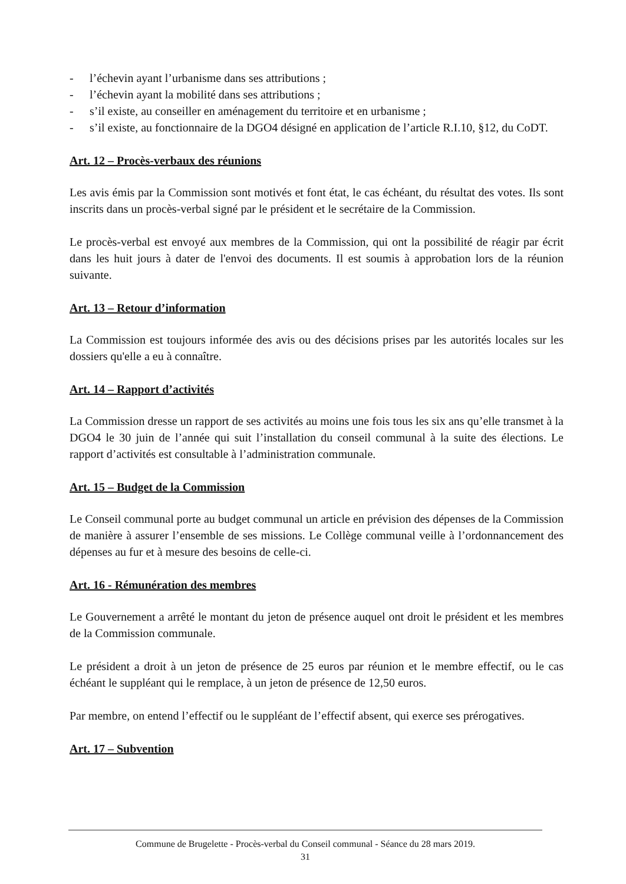- l’échevin ayant l’urbanisme dans ses attributions ;
- l’échevin ayant la mobilité dans ses attributions ;
- s’il existe, au conseiller en aménagement du territoire et en urbanisme ;
- s’il existe, au fonctionnaire de la DGO4 désigné en application de l’article R.I.10, §12, du CoDT.
Art. 12 – Procès-verbaux des réunions
Les avis émis par la Commission sont motivés et font état, le cas échéant, du résultat des votes. Ils sont inscrits dans un procès-verbal signé par le président et le secrétaire de la Commission.
Le procès-verbal est envoyé aux membres de la Commission, qui ont la possibilité de réagir par écrit dans les huit jours à dater de l'envoi des documents. Il est soumis à approbation lors de la réunion suivante.
Art. 13 – Retour d’information
La Commission est toujours informée des avis ou des décisions prises par les autorités locales sur les dossiers qu'elle a eu à connaître.
Art. 14 – Rapport d’activités
La Commission dresse un rapport de ses activités au moins une fois tous les six ans qu’elle transmet à la DGO4 le 30 juin de l’année qui suit l’installation du conseil communal à la suite des élections. Le rapport d’activités est consultable à l’administration communale.
Art. 15 – Budget de la Commission
Le Conseil communal porte au budget communal un article en prévision des dépenses de la Commission de manière à assurer l’ensemble de ses missions. Le Collège communal veille à l’ordonnancement des dépenses au fur et à mesure des besoins de celle-ci.
Art. 16 - Rémunération des membres
Le Gouvernement a arrêté le montant du jeton de présence auquel ont droit le président et les membres de la Commission communale.
Le président a droit à un jeton de présence de 25 euros par réunion et le membre effectif, ou le cas échéant le suppléant qui le remplace, à un jeton de présence de 12,50 euros.
Par membre, on entend l’effectif ou le suppléant de l’effectif absent, qui exerce ses prérogatives.
Art. 17 – Subvention
Commune de Brugelette - Procès-verbal du Conseil communal - Séance du 28 mars 2019.
31